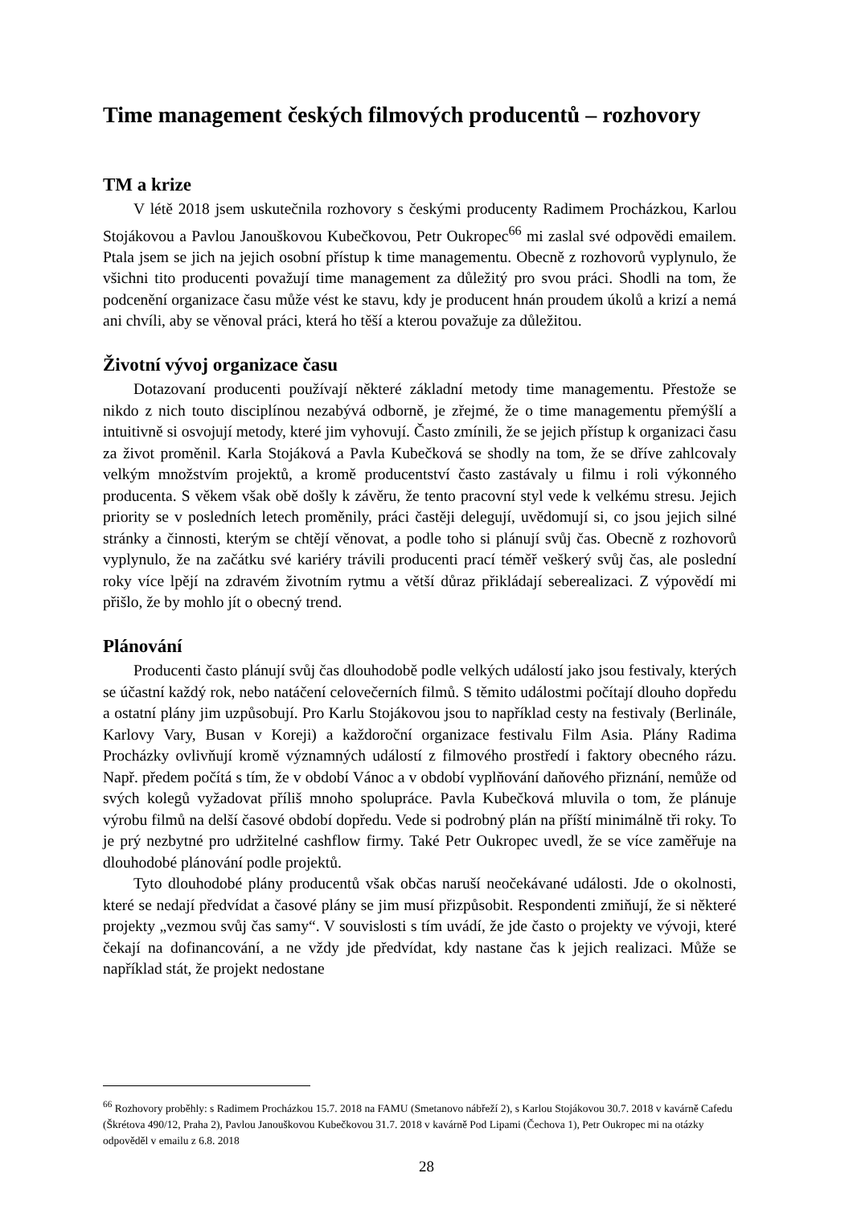Time management českých filmových producentů – rozhovory
TM a krize
V létě 2018 jsem uskutečnila rozhovory s českými producenty Radimem Procházkou, Karlou Stojákovou a Pavlou Janouškovou Kubečkovou, Petr Oukropec<sup>66</sup> mi zaslal své odpovědi emailem. Ptala jsem se jich na jejich osobní přístup k time managementu. Obecně z rozhovorů vyplynulo, že všichni tito producenti považují time management za důležitý pro svou práci. Shodli na tom, že podcenění organizace času může vést ke stavu, kdy je producent hnán proudem úkolů a krizí a nemá ani chvíli, aby se věnoval práci, která ho těší a kterou považuje za důležitou.
Životní vývoj organizace času
Dotazovaní producenti používají některé základní metody time managementu. Přestože se nikdo z nich touto disciplínou nezabývá odborně, je zřejmé, že o time managementu přemýšlí a intuitivně si osvojují metody, které jim vyhovují. Často zmínili, že se jejich přístup k organizaci času za život proměnil. Karla Stojáková a Pavla Kubečková se shodly na tom, že se dříve zahlcovaly velkým množstvím projektů, a kromě producentství často zastávaly u filmu i roli výkonného producenta. S věkem však obě došly k závěru, že tento pracovní styl vede k velkému stresu. Jejich priority se v posledních letech proměnily, práci častěji delegují, uvědomují si, co jsou jejich silné stránky a činnosti, kterým se chtějí věnovat, a podle toho si plánují svůj čas. Obecně z rozhovorů vyplynulo, že na začátku své kariéry trávili producenti prací téměř veškerý svůj čas, ale poslední roky více lpějí na zdravém životním rytmu a větší důraz přikládají seberealizaci. Z výpovědí mi přišlo, že by mohlo jít o obecný trend.
Plánování
Producenti často plánují svůj čas dlouhodobě podle velkých událostí jako jsou festivaly, kterých se účastní každý rok, nebo natáčení celovečerních filmů. S těmito událostmi počítají dlouho dopředu a ostatní plány jim uzpůsobují. Pro Karlu Stojákovou jsou to například cesty na festivaly (Berlinále, Karlovy Vary, Busan v Koreji) a každoroční organizace festivalu Film Asia. Plány Radima Procházky ovlivňují kromě významných událostí z filmového prostředí i faktory obecného rázu. Např. předem počítá s tím, že v období Vánoc a v období vyplňování daňového přiznání, nemůže od svých kolegů vyžadovat příliš mnoho spolupráce. Pavla Kubečková mluvila o tom, že plánuje výrobu filmů na delší časové období dopředu. Vede si podrobný plán na příští minimálně tři roky. To je prý nezbytné pro udržitelné cashflow firmy. Také Petr Oukropec uvedl, že se více zaměřuje na dlouhodobé plánování podle projektů.
Tyto dlouhodobé plány producentů však občas naruší neočekávané události. Jde o okolnosti, které se nedají předvídat a časové plány se jim musí přizpůsobit. Respondenti zmiňují, že si některé projekty „vezmou svůj čas samy“. V souvislosti s tím uvádí, že jde často o projekty ve vývoji, které čekají na dofinancování, a ne vždy jde předvídat, kdy nastane čas k jejich realizaci. Může se například stát, že projekt nedostane
<sup>66</sup> Rozhovory proběhly: s Radimem Procházkou 15.7. 2018 na FAMU (Smetanovo nábřeží 2), s Karlou Stojákovou 30.7. 2018 v kavárně Cafedu (Škrétova 490/12, Praha 2), Pavlou Janouškovou Kubečkovou 31.7. 2018 v kavárně Pod Lipami (Čechova 1), Petr Oukropec mi na otázky odpověděl v emailu z 6.8. 2018
28